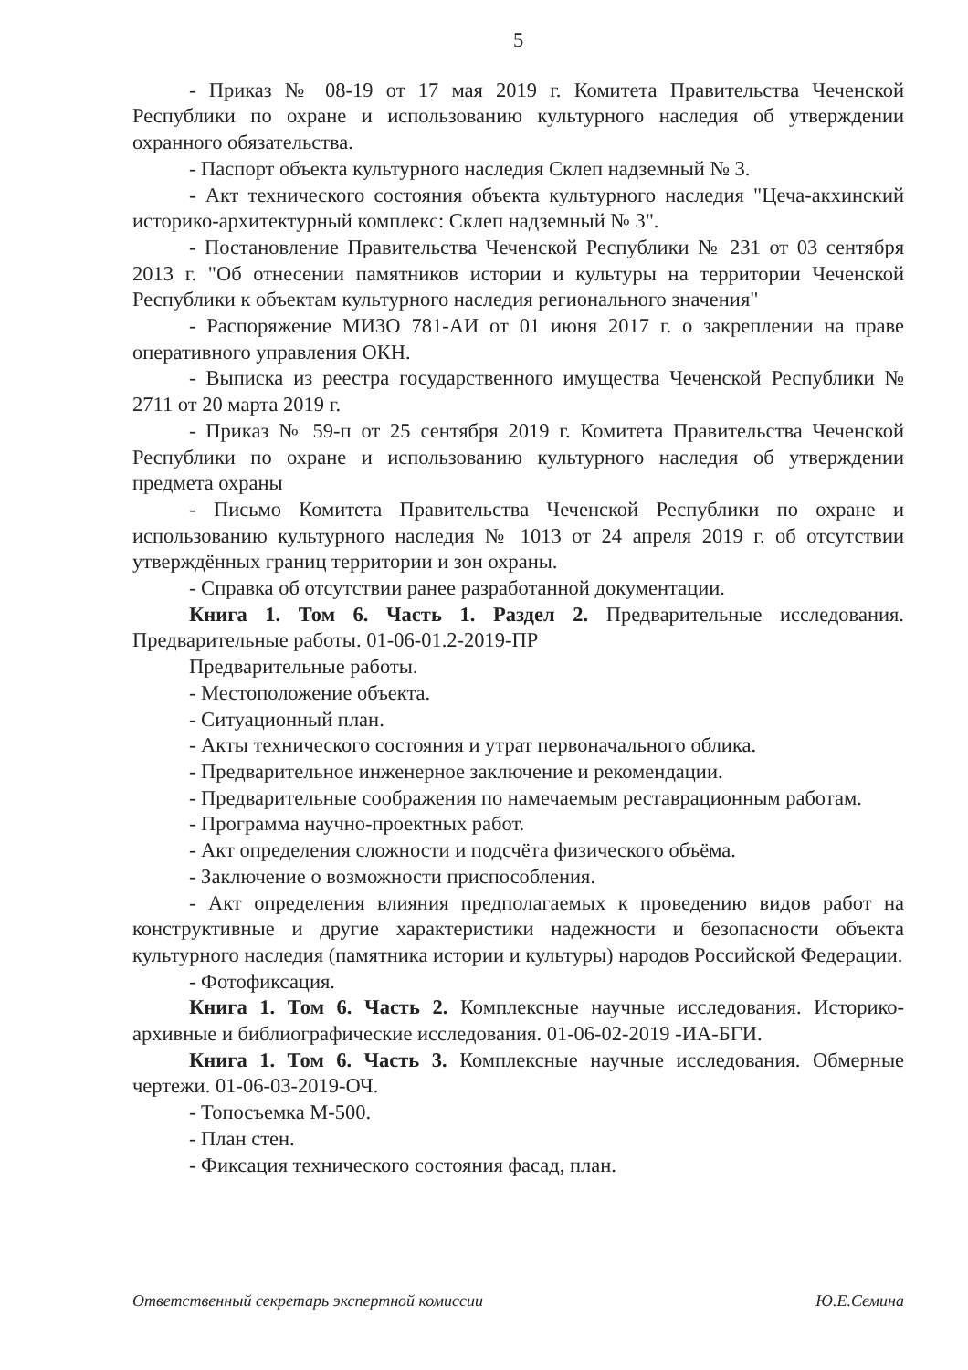5
- Приказ № 08-19 от 17 мая 2019 г. Комитета Правительства Чеченской Республики по охране и использованию культурного наследия об утверждении охранного обязательства.
- Паспорт объекта культурного наследия Склеп надземный № 3.
- Акт технического состояния объекта культурного наследия "Цеча-акхинский историко-архитектурный комплекс: Склеп надземный № 3".
- Постановление Правительства Чеченской Республики № 231 от 03 сентября 2013 г. "Об отнесении памятников истории и культуры на территории Чеченской Республики к объектам культурного наследия регионального значения"
- Распоряжение МИЗО 781-АИ от 01 июня 2017 г. о закреплении на праве оперативного управления ОКН.
- Выписка из реестра государственного имущества Чеченской Республики № 2711 от 20 марта 2019 г.
- Приказ № 59-п от 25 сентября 2019 г. Комитета Правительства Чеченской Республики по охране и использованию культурного наследия об утверждении предмета охраны
- Письмо Комитета Правительства Чеченской Республики по охране и использованию культурного наследия № 1013 от 24 апреля 2019 г. об отсутствии утверждённых границ территории и зон охраны.
- Справка об отсутствии ранее разработанной документации.
Книга 1. Том 6. Часть 1. Раздел 2. Предварительные исследования. Предварительные работы. 01-06-01.2-2019-ПР
Предварительные работы.
- Местоположение объекта.
- Ситуационный план.
- Акты технического состояния и утрат первоначального облика.
- Предварительное инженерное заключение и рекомендации.
- Предварительные соображения по намечаемым реставрационным работам.
- Программа научно-проектных работ.
- Акт определения сложности и подсчёта физического объёма.
- Заключение о возможности приспособления.
- Акт определения влияния предполагаемых к проведению видов работ на конструктивные и другие характеристики надежности и безопасности объекта культурного наследия (памятника истории и культуры) народов Российской Федерации.
- Фотофиксация.
Книга 1. Том 6. Часть 2. Комплексные научные исследования. Историко-архивные и библиографические исследования. 01-06-02-2019 -ИА-БГИ.
Книга 1. Том 6. Часть 3. Комплексные научные исследования. Обмерные чертежи. 01-06-03-2019-ОЧ.
- Топосъемка М-500.
- План стен.
- Фиксация технического состояния фасад, план.
Ответственный секретарь экспертной комиссии Ю.Е.Семина